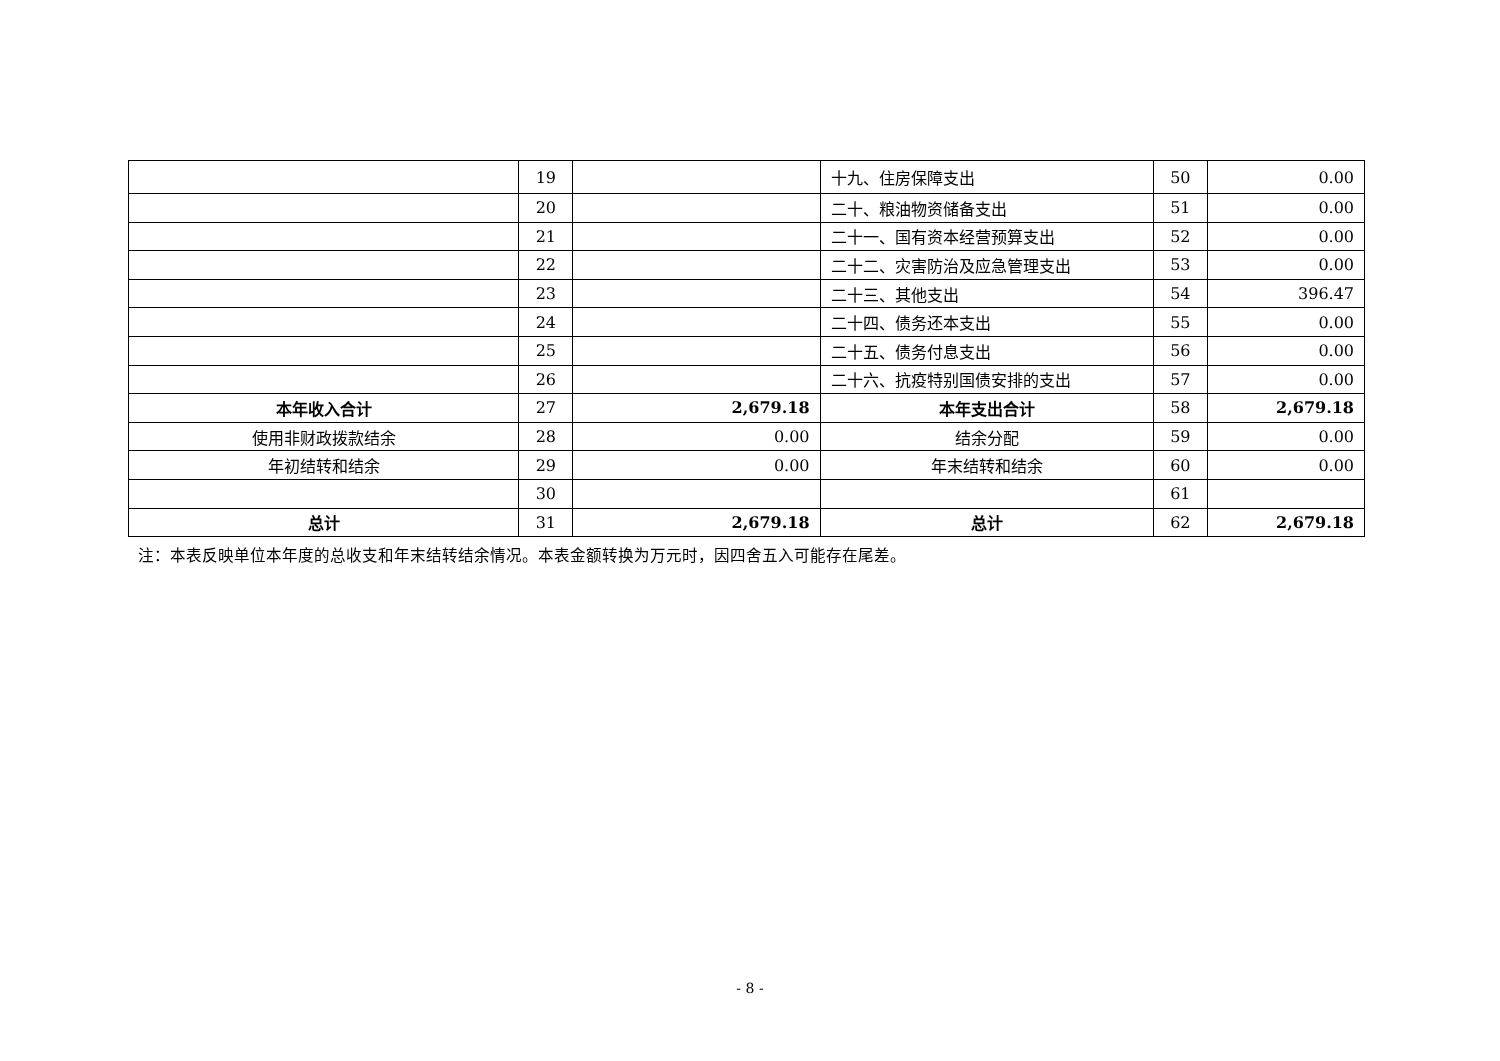| | 19 | | 十九、住房保障支出 | 50 | 0.00 |
| | 20 | | 二十、粮油物资储备支出 | 51 | 0.00 |
| | 21 | | 二十一、国有资本经营预算支出 | 52 | 0.00 |
| | 22 | | 二十二、灾害防治及应急管理支出 | 53 | 0.00 |
| | 23 | | 二十三、其他支出 | 54 | 396.47 |
| | 24 | | 二十四、债务还本支出 | 55 | 0.00 |
| | 25 | | 二十五、债务付息支出 | 56 | 0.00 |
| | 26 | | 二十六、抗疫特别国债安排的支出 | 57 | 0.00 |
| 本年收入合计 | 27 | 2,679.18 | 本年支出合计 | 58 | 2,679.18 |
| 使用非财政拨款结余 | 28 | 0.00 | 结余分配 | 59 | 0.00 |
| 年初结转和结余 | 29 | 0.00 | 年末结转和结余 | 60 | 0.00 |
| | 30 | | | 61 | |
| 总计 | 31 | 2,679.18 | 总计 | 62 | 2,679.18 |
注：本表反映单位本年度的总收支和年末结转结余情况。本表金额转换为万元时，因四舍五入可能存在尾差。
- 8 -